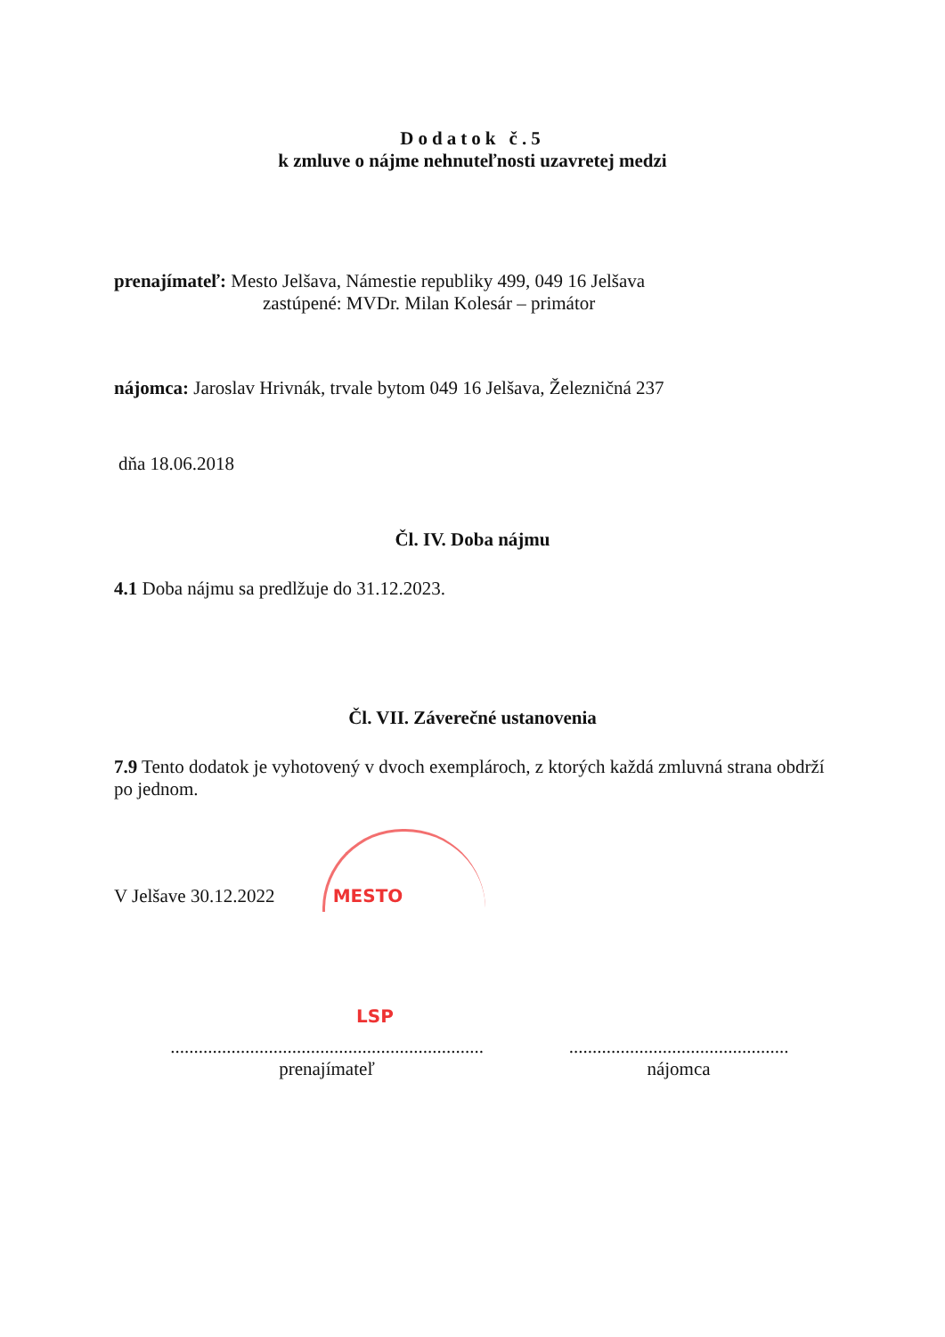Dodatok č.5
k zmluve o nájme nehnuteľnosti uzavretej medzi
prenajímateľ: Mesto Jelšava, Námestie republiky 499, 049 16 Jelšava
zastúpené: MVDr. Milan Kolesár – primátor
nájomca: Jaroslav Hrivnák, trvale bytom 049 16 Jelšava, Železničná 237
dňa 18.06.2018
Čl. IV. Doba nájmu
4.1 Doba nájmu sa predlžuje do 31.12.2023.
Čl. VII. Záverečné ustanovenia
7.9 Tento dodatok je vyhotovený v dvoch exemplároch, z ktorých každá zmluvná strana obdrží po jednom.
V Jelšave 30.12.2022 MESTO
LSP
...................................................................
prenajímateľ
...............................................
nájomca